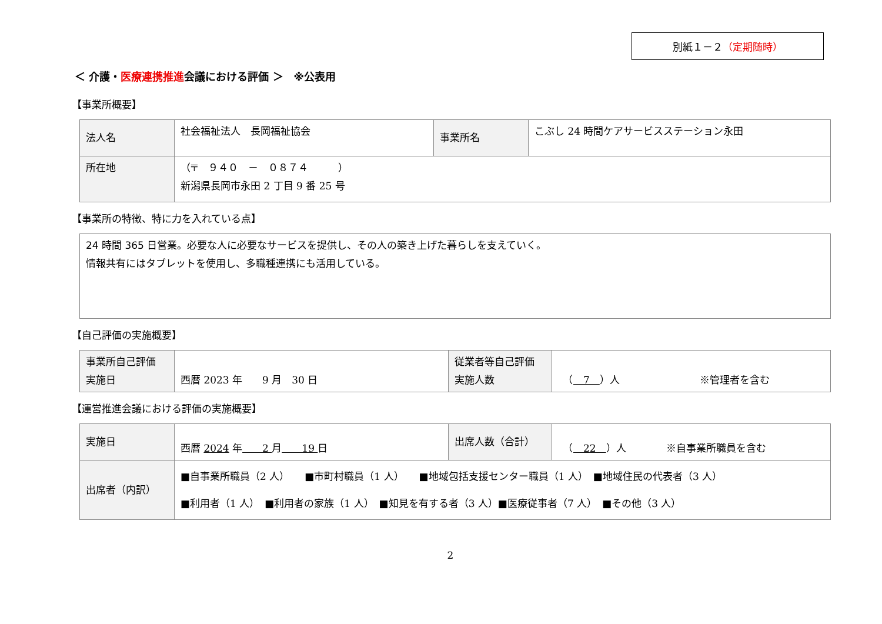別紙１－２（定期随時）
＜ 介護・医療連携推進会議における評価 ＞　※公表用
【事業所概要】
| 法人名 | 社会福祉法人 長岡福祉協会 | 事業所名 | こぶし 24 時間ケアサービスステーション永田 |
| 所在地 | （〒 ９４０ － ０８７４ ） 新潟県長岡市永田 2 丁目 9 番 25 号 | | |
【事業所の特徴、特に力を入れている点】
24 時間 365 日営業。必要な人に必要なサービスを提供し、その人の築き上げた暮らしを支えていく。
情報共有にはタブレットを使用し、多職種連携にも活用している。
【自己評価の実施概要】
| 事業所自己評価 実施日 | 西暦 2023 年 9 月 30 日 | 従業者等自己評価 実施人数 | （ 7 ）人 ※管理者を含む |
【運営推進会議における評価の実施概要】
| 実施日 | 西暦 2024 年 2 月 19 日 | 出席人数（合計） | （ 22 ）人 ※自事業所職員を含む |
| 出席者（内訳） | ■自事業所職員（2 人） ■市町村職員（1 人） ■地域包括支援センター職員（1 人） ■地域住民の代表者（3 人） ■利用者（1 人） ■利用者の家族（1 人） ■知見を有する者（3 人）■医療従事者（7 人） ■その他（3 人） | | |
2